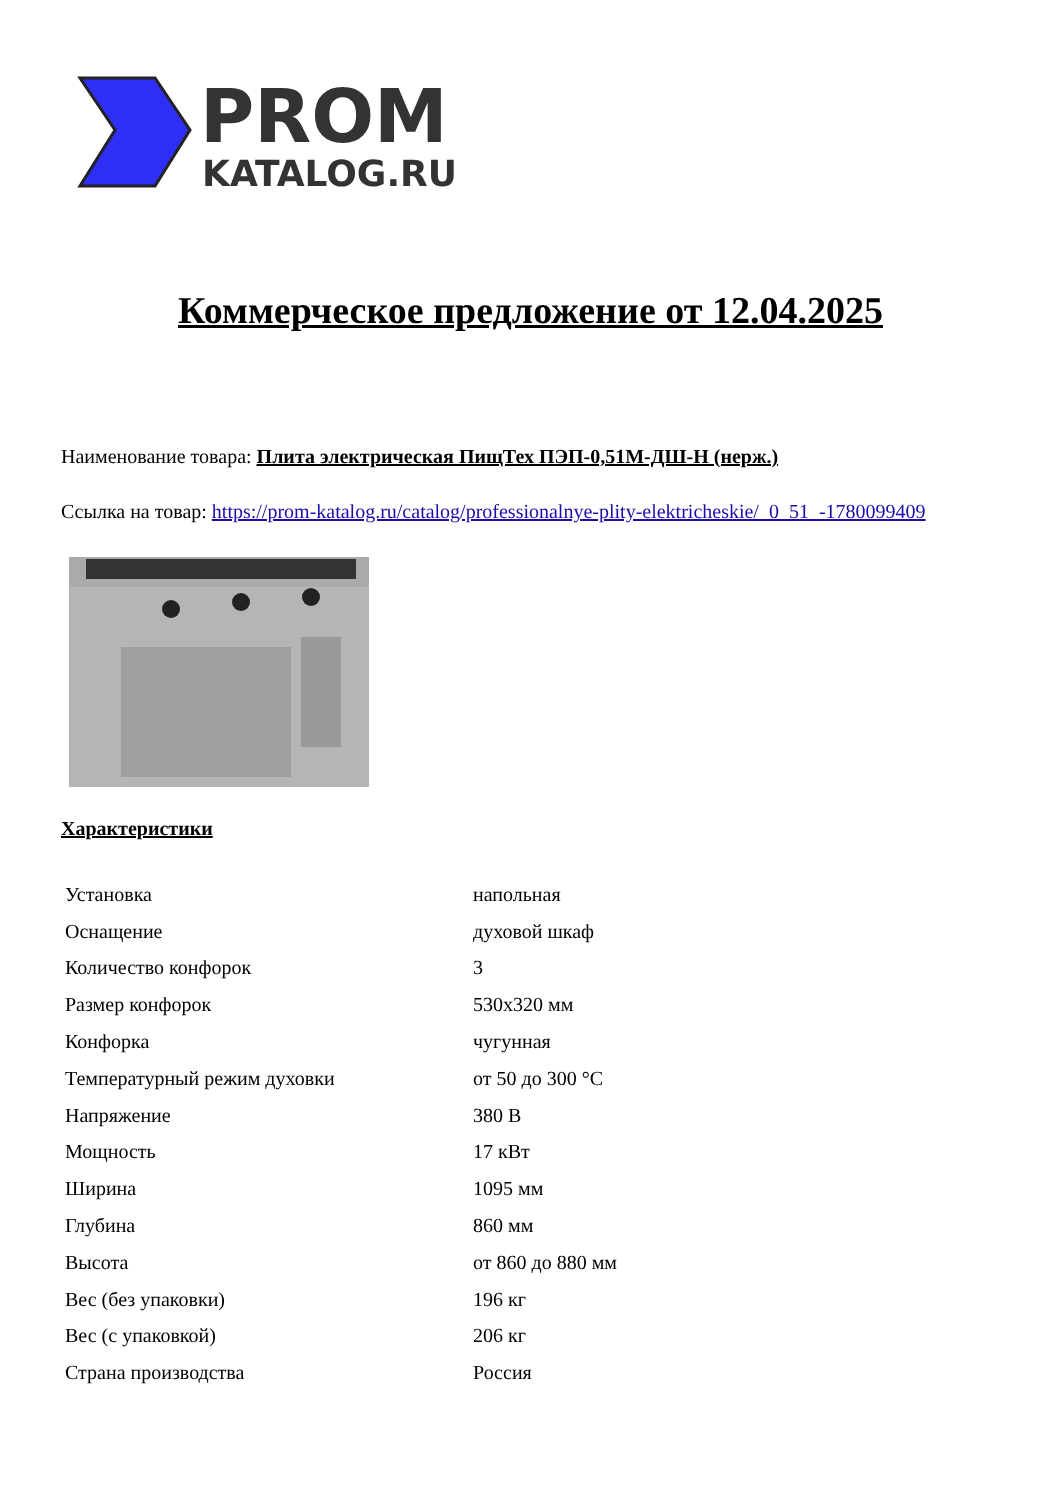PROM
KATALOG.RU
Коммерческое предложение от 12.04.2025
Наименование товара: Плита электрическая ПищТех ПЭП-0,51М-ДШ-Н (нерж.)
Ссылка на товар: https://prom-katalog.ru/catalog/professionalnye-plity-elektricheskie/_0_51_-1780099409
Характеристики
| Установка | напольная |
| Оснащение | духовой шкаф |
| Количество конфорок | 3 |
| Размер конфорок | 530х320 мм |
| Конфорка | чугунная |
| Температурный режим духовки | от 50 до 300 °C |
| Напряжение | 380 В |
| Мощность | 17 кВт |
| Ширина | 1095 мм |
| Глубина | 860 мм |
| Высота | от 860 до 880 мм |
| Вес (без упаковки) | 196 кг |
| Вес (с упаковкой) | 206 кг |
| Страна производства | Россия |